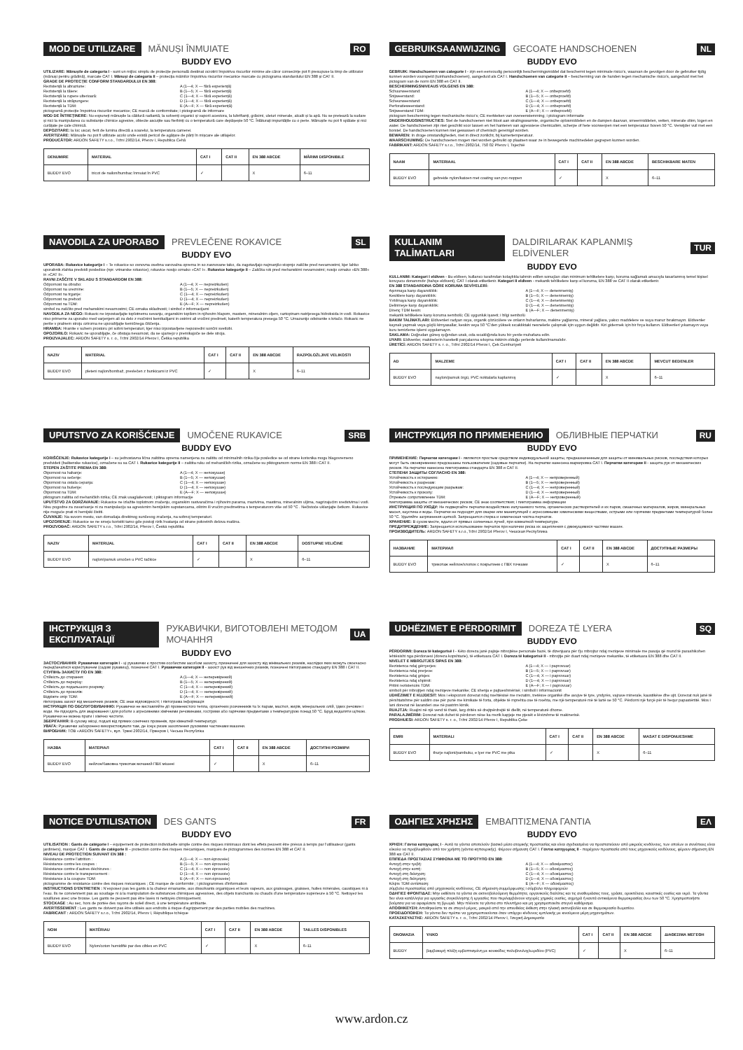MOD DE UTILIZARE MĂNUȘI ÎNMUIATE RO
BUDDY EVO
UTILIZARE: Mănușile de categoria I - sunt un mijloc simplu de protecție personală destinat ocrotirii împotriva riscurilor minime ale căror consecințe pot fi presupuse la timp de utilizator (mănuși pentru grădină), marcate CAT I. Mănuși de categoria II – protecția mâinilor împotriva riscurilor mecanice marcate cu pictograma standardului EN 388 și CAT II.
GRADE DE PROTECȚIE CONFORM STANDARDULUI EN 388:
Rezistență la abraziune: A (1—4; X — fără experiență)
Rezistență la tăiere: B (1—5; X — fără experiență)
Rezistență la rupere ulterioară: C (1—4; X — fără experiență)
Rezistență la străpungere: D (1—4; X — fără experiență)
Rezistență la TDM: E (A—F; X — fără experiență)
pictogramă protecție împotriva riscurilor mecanice; CE marcă de conformitate; i pictogramă de informare
MOD DE ÎNTREȚINERE: Nu expuneți mănușile la căldură radiantă, la solvenți organici și vaporii acestora, la lubrifianți, grăsimi, uleiuri minerale, alcalii și la apă. Nu se pretează la sudare și nici la manipularea cu substanțe chimice agresive, obiecte ascuțite sau fierbinți cu o temperatură care depășește 50 °C. Înlăturați impuritățile cu o perie. Mănușile nu pot fi spălate și nici curățate pe cale chimică.
DEPOZITARE: la loc uscat, ferit de lumina directă a soarelui, la temperatura camerei.
AVERTIZARE: Mănușile nu pot fi utilizate acolo unde există pericol de agățare de părți în mișcare ale utilajelor.
PRODUCĂTOR: ARDON SAFETY s.r.o., Tržní 2902/14, Přerov I, Republica Cehă
| DENUMIRE | MATERIAL | CAT I | CAT II | EN 388 ABCDE | MĂRIMI DISPONIBILE |
| --- | --- | --- | --- | --- | --- |
| BUDDY EVO | tricot de nailon/bumbac înmuiat în PVC | ✓ | | X | 6–11 |
GEBRUIKSAANWIJZING GECOATE HANDSCHOENEN NL
BUDDY EVO
GEBRUIK: Handschoenen van categorie I - zijn een eenvoudig persoonlijk beschermingsmiddel dat beschermt tegen minimale risico's, waarvan de gevolgen door de gebruiker tijdig kunnen worden voorspeld (tuinhandschoenen), aangeduid als CAT I. Handschoenen van categorie II – bescherming van de handen tegen mechanische risico's, aangeduid met het pictogram van de norm EN 388 en CAT II.
BESCHERMINGSNIVEAUS VOLGENS EN 388:
Schuurweerstand: A (1—4; X — onbeproefd)
Snijweerstand: B (1—5; X — onbeproefd)
Scheurweerstand: C (1—4; X — onbeproefd)
Perforatieweerstand: D (1—4; X — onbeproefd)
Snijweerstand TDM: E (A—F; X — onbeproefd)
pictogram bescherming tegen mechanische risico's; CE merkteken van overeenstemming; i pictogram informatie
ONDERHOUDSINSTRUCTIES: Stel de handschoenen niet bloot aan stralingswarmte, organische oplosmiddelen en de dampen daarvan, smeermiddelen, vetten, minerale oliën, logen en water. De handschoenen zijn niet geschikt voor lassen en het hanteren van agressieve chemicaliën, scherpe of hete voorwerpen met een temperatuur boven 50 °C. Verwijder vuil met een borstel. De handschoenen kunnen niet gewassen of chemisch gereinigd worden.
BEWAREN: In droge omstandigheden, niet in direct zonlicht, bij kamertemperatuur.
WAARSCHUWING: De handschoenen mogen niet worden gebruikt op plaatsen waar ze in bewegende machinedelen gegrepen kunnen worden.
FABRIKANT: ARDON SAFETY s.r.o., Tržní 2902/14, 750 02 Přerov I, Tsjechië
| NAAM | MATERIAAL | CAT I | CAT II | EN 388 ABCDE | BESCHIKBARE MATEN |
| --- | --- | --- | --- | --- | --- |
| BUDDY EVO | gebreide nylon/katoen met coating van pvc-noppen | ✓ | | X | 6–11 |
NAVODILA ZA UPORABO PREVLEČENE ROKAVICE SL
BUDDY EVO
UPORABA: Rokavice kategorije I – Te rokavice so osnovna osebna varovalna oprema in so zasnovane tako, da zagotavljajo najmanjšo stopnjo zaščite pred nevarnostmi, kjer lahko uporabnik zlahka predvidi posledice (npr. vrtnarske rokavice); rokavice nosijo oznako »CAT I«. Rokavice kategorije II – Zaščita rok pred mehanskimi nevarnostmi; nosijo oznako »EN 388« in »CAT II«.
RAVNI ZAŠČITE V SKLADU S STANDARDOM EN 388:
Odpornost na obrabo: A (1—4; X — nepreizkušen)
Odpornost na ureznine: B (1—5; X — nepreizkušen)
Odpornost na trganje: C (1—4; X — nepreizkušen)
Odpornost na prebod: D (1—4; X — nepreizkušen)
Odpornost na TDM: E (A—F; X — nepreizkušen)
simbol za zaščito pred mehanskimi nevarnostmi; CE oznaka skladnosti; i simbol z informacijami
NAVODILA ZA NEGO: Rokavic ne izpostavljajte toplotnemu sevanju, organskim topilom in njihovim hlapom, mastem, mineralnim oljem, raztopinam natrijevega hidroksida in vodi. Rokavice niso primerne za uporabo med varjenjem ali za delo z močnimi kemikalijami in ostrimi ali vročimi predmeti, katerih temperatura presega 50 °C. Umazanijo odstranite s krtačo. Rokavic ne perite v pralnem stroju oziroma ne uporabljajte kemičnega čiščenja.
HRAMBA: Hranite v suhem prostoru pri sobni temperaturi, kjer niso izpostavljene neposredni sončni svetlobi.
OPOZORILO: Rokavic ne uporabljajte, če obstaja nevarnost, da se ujamejo v premikajoče se dele stroja.
PROIZVAJALEC: ARDON SAFETY s. r. o., Tržní 2902/14 Přerov I, Češka republika
| NAZIV | MATERIAL | CAT I | CAT II | EN 388 ABCDE | RAZPOLOŽLJIVE VELIKOSTI |
| --- | --- | --- | --- | --- | --- |
| BUDDY EVO | pleteni najlon/bombaž, prevlečen z bunkicami iz PVC | ✓ | | X | 6–11 |
KULLANIM TALİMATLARI DALDIRILARAK KAPLANMIŞ ELDİVENLER TUR
BUDDY EVO
KULLANIM: Kategori I eldiven - Bu eldiven, kullanıcı tarafından kolaylıkla tahmin edilen sonuçları olan minimum tehlikelere karşı, koruma sağlamak amacıyla tasarlanmış temel kişisel koruyucu donanımdır (bahçe eldiveni), CAT I olarak etiketlenir. Kategori II eldiven - mekanik tehlikelere karşı el koruma, EN 388 ve CAT II olarak etiketlenir.
EN 388 STANDARDINA GÖRE KORUMA SEVİYELERİ:
Aşınmaya karşı dayanıklılık: A (1—4; X — denenmemiş)
Kesiklere karşı dayanıklılık: B (1—5; X — denenmemiş)
Yırtılmaya karşı dayanıklılık: C (1—4; X — denenmemiş)
Delinmeye karşı dayanıklılık: D (1—4; X — denenmemiş)
Direnç TDM kesin: E (A—F; X — denenmemiş)
mekanik tehlikelere karşı koruma sembolü; CE uygunluk işareti; i bilgi sembolü
BAKIM TALİMATLARI: Eldivenleri radyan ısıya, organik çözücülere ve onların buharlarına, makine yağlarına, mineral yağlara, yakıcı maddelere ve suya maruz bırakmayın. Eldivenler kaynak yapmak veya güçlü kimyasallar, keskin veya 50 °C'den yüksek sıcaklıktaki nesnelerle çalışmak için uygun değildir. Kiri gidermek için bir fırça kullanın. Eldivenleri yıkamayın veya kuru temizleme işlemi uygulamayın.
SAKLAMA: Doğrudan güneş ışığından uzak, oda sıcaklığında kuru bir yerde muhafaza edin.
UYARI: Eldivenler, makinelerin hareketli parçalarına sıkışma riskinin olduğu yerlerde kullanılmamalıdır.
ÜRETİCİ: ARDON SAFETY s. r. o., Tržní 2902/14 Přerov I, Çek Cumhuriyeti
| AD | MALZEME | CAT I | CAT II | EN 388 ABCDE | MEVCUT BEDENLER |
| --- | --- | --- | --- | --- | --- |
| BUDDY EVO | naylon/pamuk örgü, PVC noktalarla kaplanmış | ✓ | | X | 6–11 |
UPUTSTVO ZA KORIŠĆENJE UMOČENE RUKAVICE SRB
BUDDY EVO
KORIŠĆENJE: Rukavice kategorije I – su jednostavna lična zaštitna oprema namenjena za zaštitu od minimalnih rizika čije posledice se od strane korisnika mogu blagovremeno predvideti (baštenske rukavice), označene su sa CAT I. Rukavice kategorije II – zaštita ruku od mehaničkih rizika, označene su piktogramom norme EN 388 i CAT II.
STEPEN ZAŠTITE PREMA EN 388:
Otpornost na habanje: A (1—4; X — непокушан)
Otpornost na sečenje: B (1—5; X — непокушан)
Otpornost na ostala cepanja: C (1—4; X — непокушан)
Otpornost na bušenje: D (1—4; X — непокушан)
Otpornost na TDM: E (A—F; X — непокушан)
piktogram zaštita od mehaničkih rizika; CE znak usaglašenosti; i piktogram informacije
UPUTSTVO ZA ODRŽAVANJE: Rukavice ne izlažite toplotnom zračenju, organskim rastvaračima i njihovim parama, mazivima, mastima, mineralnim uljima, nagrizajućim sredstvima i vodi. Nisu pogodne za zavarivanje ni za manipulaciju sa agresivnim hemijskim supstancama, oštrim ili vrućim predmetima s temperaturom više od 50 °C . Nečistoće uklanjajte četkom. Rukavice nije moguće prati ni hemijski čistiti.
ČUVANJE: Na suvom mestu, van domašaja direktnog sunčevog zračenja, na sobnoj temperaturi.
UPOZORENJE: Rukavice se ne smeju koristiti tamo gde postoji rizik hvatanja od strane pokretnih delova mašina.
PROIZVOĐAČ: ARDON SAFETY s.r.o., Tržní 2902/14, Přerov I, Česká republika
| NAZIV | MATERIJAL | CAT I | CAT II | EN 388 ABCDE | DOSTUPNE VELIČINE |
| --- | --- | --- | --- | --- | --- |
| BUDDY EVO | najlon/pamuk umočen u PVC tačkice | ✓ | | X | 6–11 |
ИНСТРУКЦИЯ ПО ПРИМЕНЕНИЮ ОБЛИВНЫЕ ПЕРЧАТКИ RU
BUDDY EVO
ПРИМЕНЕНИЕ: Перчатки категории I - являются простым средством индивидуальной защиты, предназначенным для защиты от минимальных рисков, последствия которых могут быть своевременно предсказаны пользователем (садовые перчатки). На перчатки нанесена маркировка CAT I. Перчатки категории II - защита рук от механических рисков. На перчатки нанесена пиктограмма стандарта EN 388 и CAT II.
СТЕПЕНИ ЗАЩИТЫ СОГЛАСНО EN 388:
Устойчивость к истиранию: A (1—4; X — непроверенный)
Устойчивость к разрезам: B (1—5; X — непроверенный)
Устойчивость к последующим разрывам: C (1—4; X — непроверенный)
Устойчивость к проколу: D (1—4; X — непроверенный)
Отрежьте сопротивление TDM: E (A—F; X — непроверенный)
пиктограмма защиты от механических рисков; CE знак соответствия; i пиктограмма информации
ИНСТРУКЦИЯ ПО УХОДУ: Не подвергайте перчатки воздействию излучаемого тепла, органических растворителей и их паров, смазочных материалов, жиров, минеральных масел, каустика и воды. Перчатки не подходят для сварки или манипуляций с агрессивными химическими веществами, острыми или горячими предметами температурой более 50 °C. Удаляйте загрязнения щеткой. Запрещается стирка и химическая чистка перчаток.
ХРАНЕНИЕ: В сухом месте, вдали от прямых солнечных лучей, при комнатной температуре.
ПРЕДУПРЕЖДЕНИЕ: Запрещается использование перчаток при наличии риска их зацепления с движущимися частями машин.
ПРОИЗВОДИТЕЛЬ: ARDON SAFETY s.r.o.,Tržní 2902/14 Přerov I, Чешская Республика
| НАЗВАНИЕ | МАТЕРИАЛ | CAT I | CAT II | EN 388 ABCDE | ДОСТУПНЫЕ РАЗМЕРЫ |
| --- | --- | --- | --- | --- | --- |
| BUDDY EVO | трикотаж нейлон/хлопок с покрытием с ПВХ точками | ✓ | | X | 6–11 |
ІНСТРУКЦІЯ З ЕКСПЛУАТАЦІЇ РУКАВИЧКИ, ВИГОТОВЛЕНІ МЕТОДОМ МОЧАННЯ UA
BUDDY EVO
ЗАСТОСУВАННЯ: Рукавички категорія I - ці рукавички є простим особистим засобом захисту, призначені для захисту від мінімальних ризиків, наслідки яких можуть своєчасно передбачатися користувачем (садові рукавиці), позначені CAT I. Рукавички категорія II - захист рук від механічних ризиків, позначені піктограмою стандарту EN 388 і CAT II.
СТУПІНЬ ЗАХИСТУ ПО EN 388:
Стійкість до стирання: A (1—4; X — неперевірений)
Стійкість до перерізу: B (1—5; X — неперевірений)
Стійкість до подальшого розриву: C (1—4; X — неперевірений)
Стійкість до проколів: D (1—4; X — неперевірений)
Відріжте опір TDM: E (A—F; X — неперевірений)
піктограма захист від механічних ризиків; CE знак відповідності; i піктограма інформація
ІНСТРУКЦІЯ ПО ОБСЛУГОВУВАННЮ: Рукавички не виставляйте дії променистого тепла, органічних розчинників та їх парам, мастил, жирів, мінеральних олій, їдких речовин і води. Не підходять для зварювання і для роботи з агресивними хімічними речовинами, гострими або гарячими предметами з температурою понад 50 °C. Бруд видаляти щіткою. Рукавички не можна прати і хімічно чистити.
ЗБЕРІГАННЯ: В сухому місці, подалі від прямих сонячних променів, при кімнатній температурі.
УВАГА: Рукавички заборонено використовувати там, де існує ризик захоплення рухомими частинами машини.
ВИРОБНИК: ТОВ «ARDON SAFETY», вул. Тржні 2902/14, Пржеров I, Чеська Республіка
| НАЗВА | МАТЕРІАЛ | CAT I | CAT II | EN 388 ABCDE | ДОСТУПНІ РОЗМІРИ |
| --- | --- | --- | --- | --- | --- |
| BUDDY EVO | нейлон/бавовна трикотаж мочаний ПВХ мішені | ✓ | | X | 6–11 |
UDHËZIMET E PËRDORIMIT DOREZA TË LYERA SQ
BUDDY EVO
PËRDORIMI: Doreza të kategorisë I - Këto doreza janë pajisje mbrojtëse personale bazë, të dizenjuara për t'ju mbrojtur ndaj rreziqeve minimale me pasoja që mund të parashikohen lehtësisht nga përdoruesi (doreza kopshtarie), të etiketuara CAT I. Doreza të kategorisë II - mbrojtje për duart ndaj rreziqeve mekanike, të etiketuara EN 388 dhe CAT II.
NIVELET E MBROJTJES SIPAS EN 388:
Rezistenca ndaj gërryerjes: A (1—4; X — i paprovuar)
Rezistenca ndaj prerjeve: B (1—5; X — i paprovuar)
Rezistenca ndaj grisjes: C (1—4; X — i paprovuar)
Rezistenca ndaj shpimit: D (1—4; X — i paprovuar)
Pritini rezistencës TDM: E (A—F; X — i paprovuar)
simboli për mbrojtjen ndaj rreziqeve mekanike; CE shenja e pajtueshmërisë; i simboli i informacionit
UDHËZIMET E KUJDESIT: Mos i ekspozoni dorezat ndaj nxehtësisë me rrezatim, tretësve organikë dhe avujve të tyre, yndyrës, vajrave minerale, kaustikëve dhe ujit. Dorezat nuk janë të përshtatshme për saldim ose për punë me kimikate të forta, objekte të mprehta ose të nxehta, me një temperaturë më të lartë se 50 °C. Përdorni një furçë për të hequr papastërtitë. Mos i lani dorezat në lavanderi ose në pastrim kimik.
RUAJTJA: Ruajini në një vend të thatë, larg dritës së drejtpërdrejtë të diellit, në temperaturë dhome.
PARALAJMËRIM: Dorezat nuk duhet të përdoren nëse ka rrezik kapjeje me pjesët e lëvizshme të makinerisë.
PRODHUESI: ARDON SAFETY s. r. o., Tržní 2902/14 Přerov I, Republika Çeke
| EMRI | MATERIALI | CAT I | CAT II | EN 388 ABCDE | MASAT E DISPONUESHME |
| --- | --- | --- | --- | --- | --- |
| BUDDY EVO | thurje najloni/pambuku, e lyer me PVC me pika | ✓ | | X | 6–11 |
NOTICE D'UTILISATION DES GANTS FR
BUDDY EVO
UTILISATION : Gants de catégorie I – équipement de protection individuelle simple contre des risques minimaux dont les effets peuvent être prévus à temps par l'utilisateur (gants jardiniers), marqué CAT I. Gants de catégorie II – protection contre des risques mécaniques, marqués de pictogrammes des normes EN 388 et CAT II.
NIVEAU DE PROTECTION SUIVANT EN 388 :
Résistance contre l'attrition : A (1—4; X — non éprouvée)
Résistance contre les coupes : B (1—5; X — non éprouvée)
Résistance contre d'autres déchirures : C (1—4; X — non éprouvée)
Résistance contre le transpercement : D (1—4; X — non éprouvée)
Résistance à la coupure TDM: E (A—F; X — non éprouvée)
pictogramme de résistance contre des risques mécaniques ; CE marque de conformité ; i pictogrammes d'information
INSTRUCTIONS D'ENTRETIEN : N'exposez pas les gants à la chaleur émanante, aux dissolvants organiques et leurs vapeurs, aux graissages, graisses, huiles minérales, caustiques ni à l'eau. Ils ne conviennent pas au soudage ni à la manipulation de substances chimiques agressives, des objets tranchants ou chauds d'une température supérieure à 50 °C. Nettoyez les souillures avec une brosse. Les gants ne peuvent pas être lavés ni nettoyés chimiquement.
STOCKAGE : Au sec, hors de portée des rayons de soleil direct, à une température ambiante.
AVERTISSEMENT : Les gants ne doivent pas être utilisés aux endroits à risque d'agrippement par des parties mobiles des machines.
FABRICANT : ARDON SAFETY s.r.o., Tržní 2902/14, Přerov I, République tchèque
| NOM | MATÉRIAU | CAT I | CAT II | EN 388 ABCDE | TAILLES DISPONIBLES |
| --- | --- | --- | --- | --- | --- |
| BUDDY EVO | Nylon/coton humidifié par des cibles en PVC | ✓ | | X | 6–11 |
ΟΔΗΓΙΕΣ ΧΡΗΣΗΣ ΕΜΒΑΠΤΙΣΜΕΝΑ ΓΑΝΤΙΑ ΕΛ
BUDDY EVO
ΧΡΗΣΗ: Γάντια κατηγορίας I - Αυτά τα γάντια αποτελούν βασικό μέσο ατομικής προστασίας και είναι σχεδιασμένα να προστατεύουν από μικρούς κινδύνους, των οποίων οι συνέπειες είναι εύκολο να προβλεφθούν από τον χρήστη (γάντια κηπουρικής). Φέρουν σήμανση CAT I. Γάντια κατηγορίας II - παρέχουν προστασία από τους μηχανικούς κινδύνους, φέρουν σήμανση EN 388 και CAT II.
ΕΠΙΠΕΔΑ ΠΡΟΣΤΑΣΙΑΣ ΣΥΜΦΩΝΑ ΜΕ ΤΟ ΠΡΟΤΥΠΟ EN 388:
Αντοχή στην τριβή: A (1—4; X — αδοκίμαστος)
Αντοχή στην κοπή: B (1—5; X — αδοκίμαστος)
Αντοχή στη διάσχιση: C (1—4; X — αδοκίμαστος)
Αντοχή στη διάτρηση: D (1—4; X — αδοκίμαστος)
Κόψτε TDM αντίσταση: E (A—F; X — αδοκίμαστος)
σύμβολο προστασίας από μηχανικούς κινδύνους, CE σήμανση συμμόρφωσης i σύμβολο πληροφοριών
ΟΔΗΓΙΕΣ ΦΡΟΝΤΙΔΑΣ: Μην εκθέτετε τα γάντια σε ακτινοβολούμενη θερμότητα, οργανικούς διαλύτες και τις αναθυμιάσεις τους, γράσα, ορυκτέλαια, καυστικές ουσίες και νερό. Τα γάντια δεν είναι κατάλληλα για εργασίες συγκόλλησης ή εργασίες που περιλαμβάνουν ισχυρές χημικές ουσίες, αιχμηρά ή καυτά αντικείμενα θερμοκρασίας άνω των 50 °C. Χρησιμοποιήστε βούρτσα για να αφαιρέσετε τη βρωμιά. Μην πλένετε τα γάντια στο πλυντήριο και μη χρησιμοποιείτε στεγνό καθάρισμα.
ΑΠΟΘΗΚΕΥΣΗ: Αποθηκεύστε τα σε στεγνό μέρος, μακριά από την απευθείας έκθεση στην ηλιακή ακτινοβολία και σε θερμοκρασία δωματίου.
ΠΡΟΕΙΔΟΠΟΙΗΣΗ: Τα γάντια δεν πρέπει να χρησιμοποιούνται όταν υπάρχει κίνδυνος εμπλοκής με κινούμενα μέρη μηχανημάτων.
ΚΑΤΑΣΚΕΥΑΣΤΗΣ: ARDON SAFETY s. r. o., Tržní 2902/14 Přerov I, Τσεχική Δημοκρατία
| ΟΝΟΜΑΣΙΑ | ΥΛΙΚΟ | CAT I | CAT II | EN 388 ABCDE | ΔΙΑΘΕΣΙΜΑ ΜΕΓΕΘΗ |
| --- | --- | --- | --- | --- | --- |
| BUDDY | βαμβακερή πλέξη εμβαπτισμένη με κουκκίδες πολυβινυλοχλωριδίου (PVC) | ✓ | | X | 6–11 |
www.ardon.cz